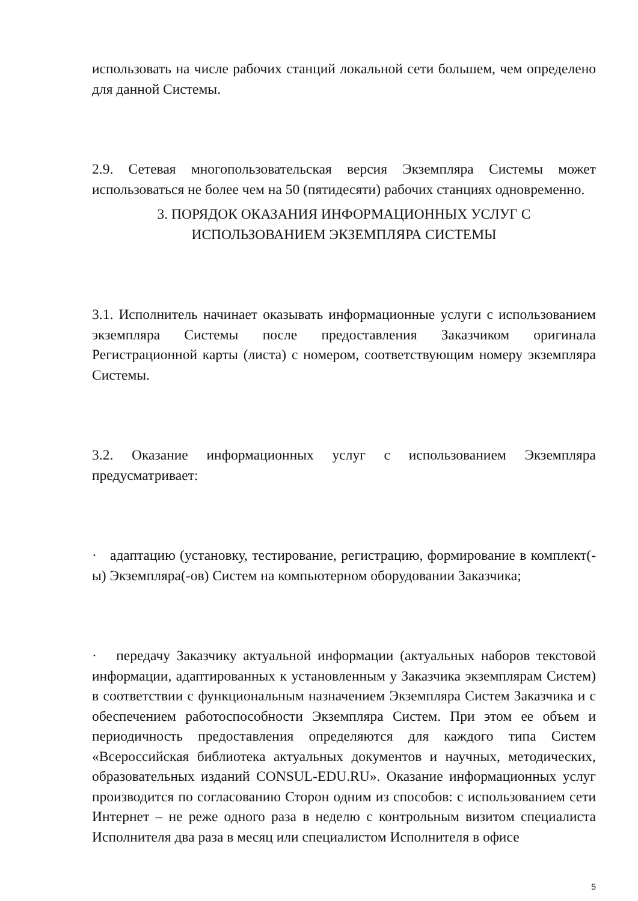использовать на числе рабочих станций локальной сети большем, чем определено для данной Системы.
2.9. Сетевая многопользовательская версия Экземпляра Системы может использоваться не более чем на 50 (пятидесяти) рабочих станциях одновременно.
3. ПОРЯДОК ОКАЗАНИЯ ИНФОРМАЦИОННЫХ УСЛУГ С ИСПОЛЬЗОВАНИЕМ ЭКЗЕМПЛЯРА СИСТЕМЫ
3.1. Исполнитель начинает оказывать информационные услуги с использованием экземпляра Системы после предоставления Заказчиком оригинала Регистрационной карты (листа) с номером, соответствующим номеру экземпляра Системы.
3.2. Оказание информационных услуг с использованием Экземпляра предусматривает:
· адаптацию (установку, тестирование, регистрацию, формирование в комплект(-ы) Экземпляра(-ов) Систем на компьютерном оборудовании Заказчика;
· передачу Заказчику актуальной информации (актуальных наборов текстовой информации, адаптированных к установленным у Заказчика экземплярам Систем) в соответствии с функциональным назначением Экземпляра Систем Заказчика и с обеспечением работоспособности Экземпляра Систем. При этом ее объем и периодичность предоставления определяются для каждого типа Систем «Всероссийская библиотека актуальных документов и научных, методических, образовательных изданий CONSUL-EDU.RU». Оказание информационных услуг производится по согласованию Сторон одним из способов: с использованием сети Интернет – не реже одного раза в неделю с контрольным визитом специалиста Исполнителя два раза в месяц или специалистом Исполнителя в офисе
5